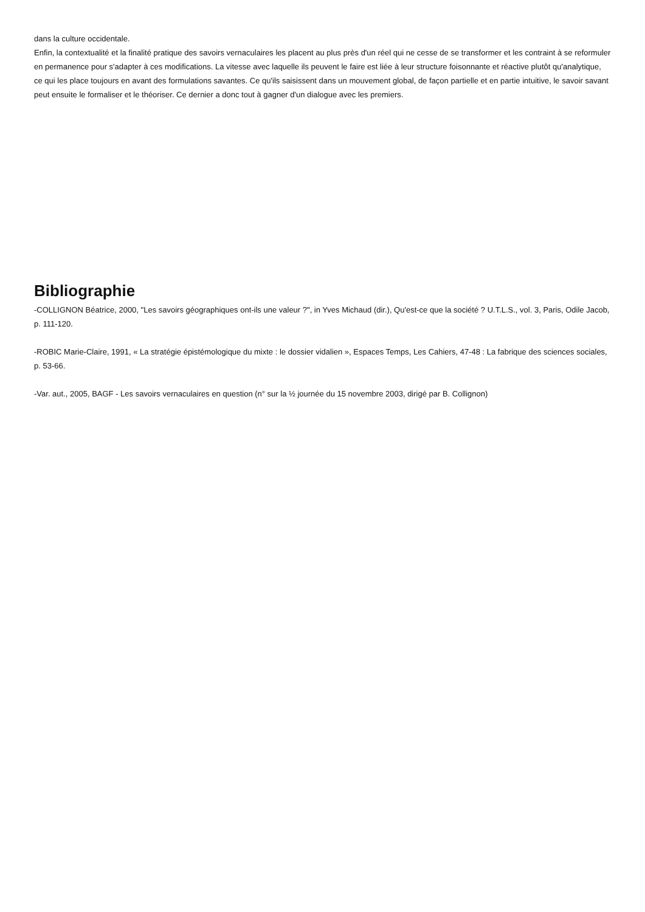dans la culture occidentale.
Enfin, la contextualité et la finalité pratique des savoirs vernaculaires les placent au plus près d'un réel qui ne cesse de se transformer et les contraint à se reformuler en permanence pour s'adapter à ces modifications. La vitesse avec laquelle ils peuvent le faire est liée à leur structure foisonnante et réactive plutôt qu'analytique, ce qui les place toujours en avant des formulations savantes. Ce qu'ils saisissent dans un mouvement global, de façon partielle et en partie intuitive, le savoir savant peut ensuite le formaliser et le théoriser. Ce dernier a donc tout à gagner d'un dialogue avec les premiers.
Bibliographie
-COLLIGNON Béatrice, 2000, "Les savoirs géographiques ont-ils une valeur ?", in Yves Michaud (dir.), Qu'est-ce que la société ? U.T.L.S., vol. 3, Paris, Odile Jacob, p. 111-120.
-ROBIC Marie-Claire, 1991, « La stratégie épistémologique du mixte : le dossier vidalien », Espaces Temps, Les Cahiers, 47-48 : La fabrique des sciences sociales, p. 53-66.
-Var. aut., 2005, BAGF - Les savoirs vernaculaires en question (n° sur la ½ journée du 15 novembre 2003, dirigé par B. Collignon)